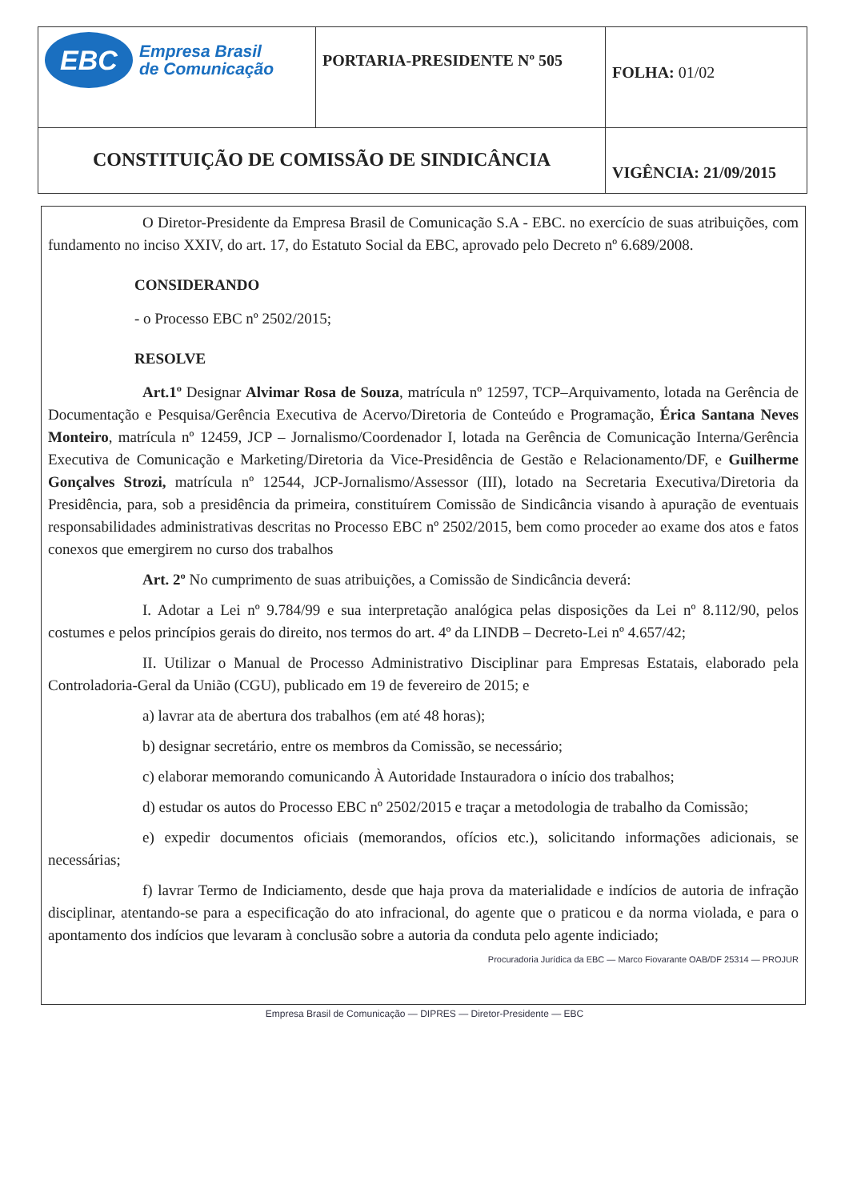| EBC Empresa Brasil de Comunicação | PORTARIA-PRESIDENTE Nº 505 | FOLHA: 01/02 |
| CONSTITUIÇÃO DE COMISSÃO DE SINDICÂNCIA | | VIGÊNCIA: 21/09/2015 |
O Diretor-Presidente da Empresa Brasil de Comunicação S.A - EBC. no exercício de suas atribuições, com fundamento no inciso XXIV, do art. 17, do Estatuto Social da EBC, aprovado pelo Decreto nº 6.689/2008.
CONSIDERANDO
- o Processo EBC nº 2502/2015;
RESOLVE
Art.1º Designar Alvimar Rosa de Souza, matrícula nº 12597, TCP–Arquivamento, lotada na Gerência de Documentação e Pesquisa/Gerência Executiva de Acervo/Diretoria de Conteúdo e Programação, Érica Santana Neves Monteiro, matrícula nº 12459, JCP – Jornalismo/Coordenador I, lotada na Gerência de Comunicação Interna/Gerência Executiva de Comunicação e Marketing/Diretoria da Vice-Presidência de Gestão e Relacionamento/DF, e Guilherme Gonçalves Strozi, matrícula nº 12544, JCP-Jornalismo/Assessor (III), lotado na Secretaria Executiva/Diretoria da Presidência, para, sob a presidência da primeira, constituírem Comissão de Sindicância visando à apuração de eventuais responsabilidades administrativas descritas no Processo EBC nº 2502/2015, bem como proceder ao exame dos atos e fatos conexos que emergirem no curso dos trabalhos
Art. 2º No cumprimento de suas atribuições, a Comissão de Sindicância deverá:
I. Adotar a Lei nº 9.784/99 e sua interpretação analógica pelas disposições da Lei nº 8.112/90, pelos costumes e pelos princípios gerais do direito, nos termos do art. 4º da LINDB – Decreto-Lei nº 4.657/42;
II. Utilizar o Manual de Processo Administrativo Disciplinar para Empresas Estatais, elaborado pela Controladoria-Geral da União (CGU), publicado em 19 de fevereiro de 2015; e
a) lavrar ata de abertura dos trabalhos (em até 48 horas);
b) designar secretário, entre os membros da Comissão, se necessário;
c) elaborar memorando comunicando À Autoridade Instauradora o início dos trabalhos;
d) estudar os autos do Processo EBC nº 2502/2015 e traçar a metodologia de trabalho da Comissão;
e) expedir documentos oficiais (memorandos, ofícios etc.), solicitando informações adicionais, se necessárias;
f) lavrar Termo de Indiciamento, desde que haja prova da materialidade e indícios de autoria de infração disciplinar, atentando-se para a especificação do ato infracional, do agente que o praticou e da norma violada, e para o apontamento dos indícios que levaram à conclusão sobre a autoria da conduta pelo agente indiciado;
Procuradoria Jurídica da EBC — Marco Fiovarante OAB/DF 25314 — PROJUR
Empresa Brasil de Comunicação — DIPRES — Diretor-Presidente — EBC